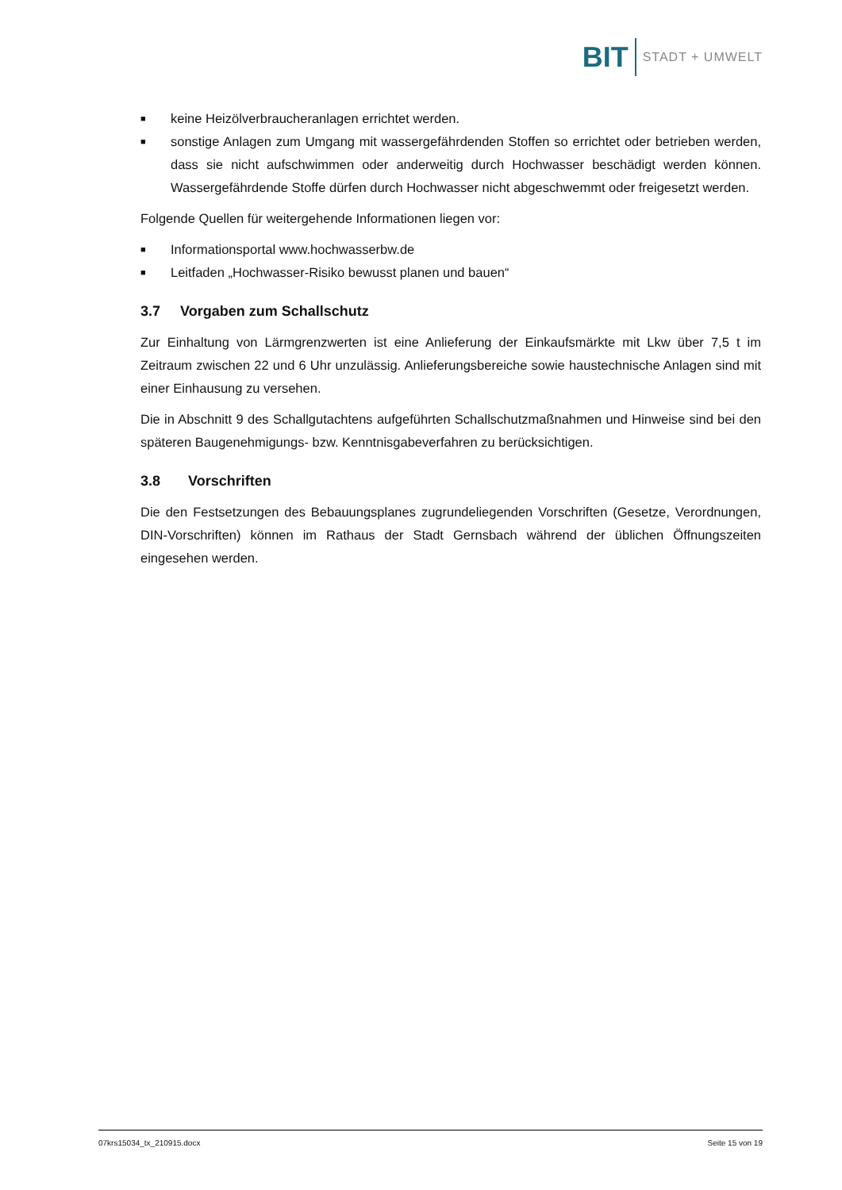BIT STADT + UMWELT
■ keine Heizölverbraucheranlagen errichtet werden.
■ sonstige Anlagen zum Umgang mit wassergefährdenden Stoffen so errichtet oder betrieben werden, dass sie nicht aufschwimmen oder anderweitig durch Hochwasser beschädigt werden können. Wassergefährdende Stoffe dürfen durch Hochwasser nicht abgeschwemmt oder freigesetzt werden.
Folgende Quellen für weitergehende Informationen liegen vor:
■ Informationsportal www.hochwasserbw.de
■ Leitfaden „Hochwasser-Risiko bewusst planen und bauen“
3.7 Vorgaben zum Schallschutz
Zur Einhaltung von Lärmgrenzwerten ist eine Anlieferung der Einkaufsmärkte mit Lkw über 7,5 t im Zeitraum zwischen 22 und 6 Uhr unzulässig. Anlieferungsbereiche sowie haustechnische Anlagen sind mit einer Einhausung zu versehen.
Die in Abschnitt 9 des Schallgutachtens aufgeführten Schallschutzmaßnahmen und Hinweise sind bei den späteren Baugenehmigungs- bzw. Kenntnisgabeverfahren zu berücksichtigen.
3.8 Vorschriften
Die den Festsetzungen des Bebauungsplanes zugrundeliegenden Vorschriften (Gesetze, Verordnungen, DIN-Vorschriften) können im Rathaus der Stadt Gernsbach während der üblichen Öffnungszeiten eingesehen werden.
07krs15034_tx_210915.docx Seite 15 von 19